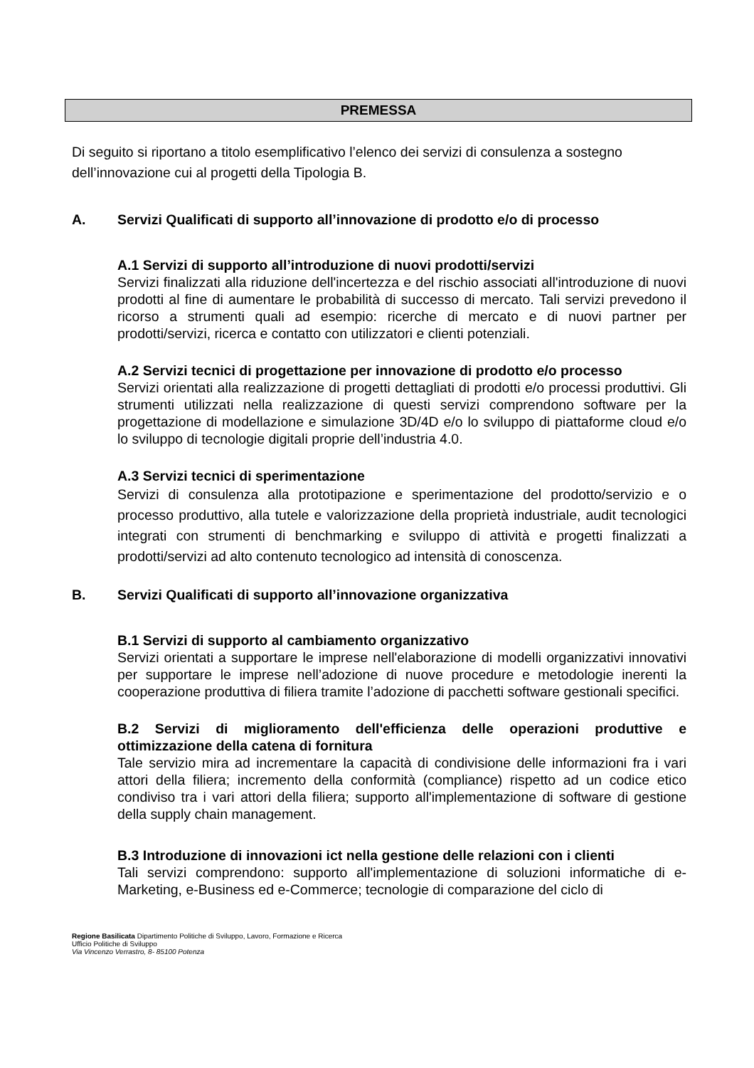PREMESSA
Di seguito si riportano a titolo esemplificativo l’elenco dei servizi di consulenza a sostegno dell’innovazione cui al progetti della Tipologia B.
A. Servizi Qualificati di supporto all’innovazione di prodotto e/o di processo
A.1 Servizi di supporto all’introduzione di nuovi prodotti/servizi
Servizi finalizzati alla riduzione dell'incertezza e del rischio associati all'introduzione di nuovi prodotti al fine di aumentare le probabilità di successo di mercato. Tali servizi prevedono il ricorso a strumenti quali ad esempio: ricerche di mercato e di nuovi partner per prodotti/servizi, ricerca e contatto con utilizzatori e clienti potenziali.
A.2 Servizi tecnici di progettazione per innovazione di prodotto e/o processo
Servizi orientati alla realizzazione di progetti dettagliati di prodotti e/o processi produttivi. Gli strumenti utilizzati nella realizzazione di questi servizi comprendono software per la progettazione di modellazione e simulazione 3D/4D e/o lo sviluppo di piattaforme cloud e/o lo sviluppo di tecnologie digitali proprie dell’industria 4.0.
A.3 Servizi tecnici di sperimentazione
Servizi di consulenza alla prototipazione e sperimentazione del prodotto/servizio e o processo produttivo, alla tutele e valorizzazione della proprietà industriale, audit tecnologici integrati con strumenti di benchmarking e sviluppo di attività e progetti finalizzati a prodotti/servizi ad alto contenuto tecnologico ad intensità di conoscenza.
B. Servizi Qualificati di supporto all’innovazione organizzativa
B.1 Servizi di supporto al cambiamento organizzativo
Servizi orientati a supportare le imprese nell'elaborazione di modelli organizzativi innovativi per supportare le imprese nell’adozione di nuove procedure e metodologie inerenti la cooperazione produttiva di filiera tramite l’adozione di pacchetti software gestionali specifici.
B.2 Servizi di miglioramento dell'efficienza delle operazioni produttive e ottimizzazione della catena di fornitura
Tale servizio mira ad incrementare la capacità di condivisione delle informazioni fra i vari attori della filiera; incremento della conformità (compliance) rispetto ad un codice etico condiviso tra i vari attori della filiera; supporto all'implementazione di software di gestione della supply chain management.
B.3 Introduzione di innovazioni ict nella gestione delle relazioni con i clienti
Tali servizi comprendono: supporto all'implementazione di soluzioni informatiche di e-Marketing, e-Business ed e-Commerce; tecnologie di comparazione del ciclo di
Regione Basilicata Dipartimento Politiche di Sviluppo, Lavoro, Formazione e Ricerca
Ufficio Politiche di Sviluppo
Via Vincenzo Verrastro, 8- 85100 Potenza